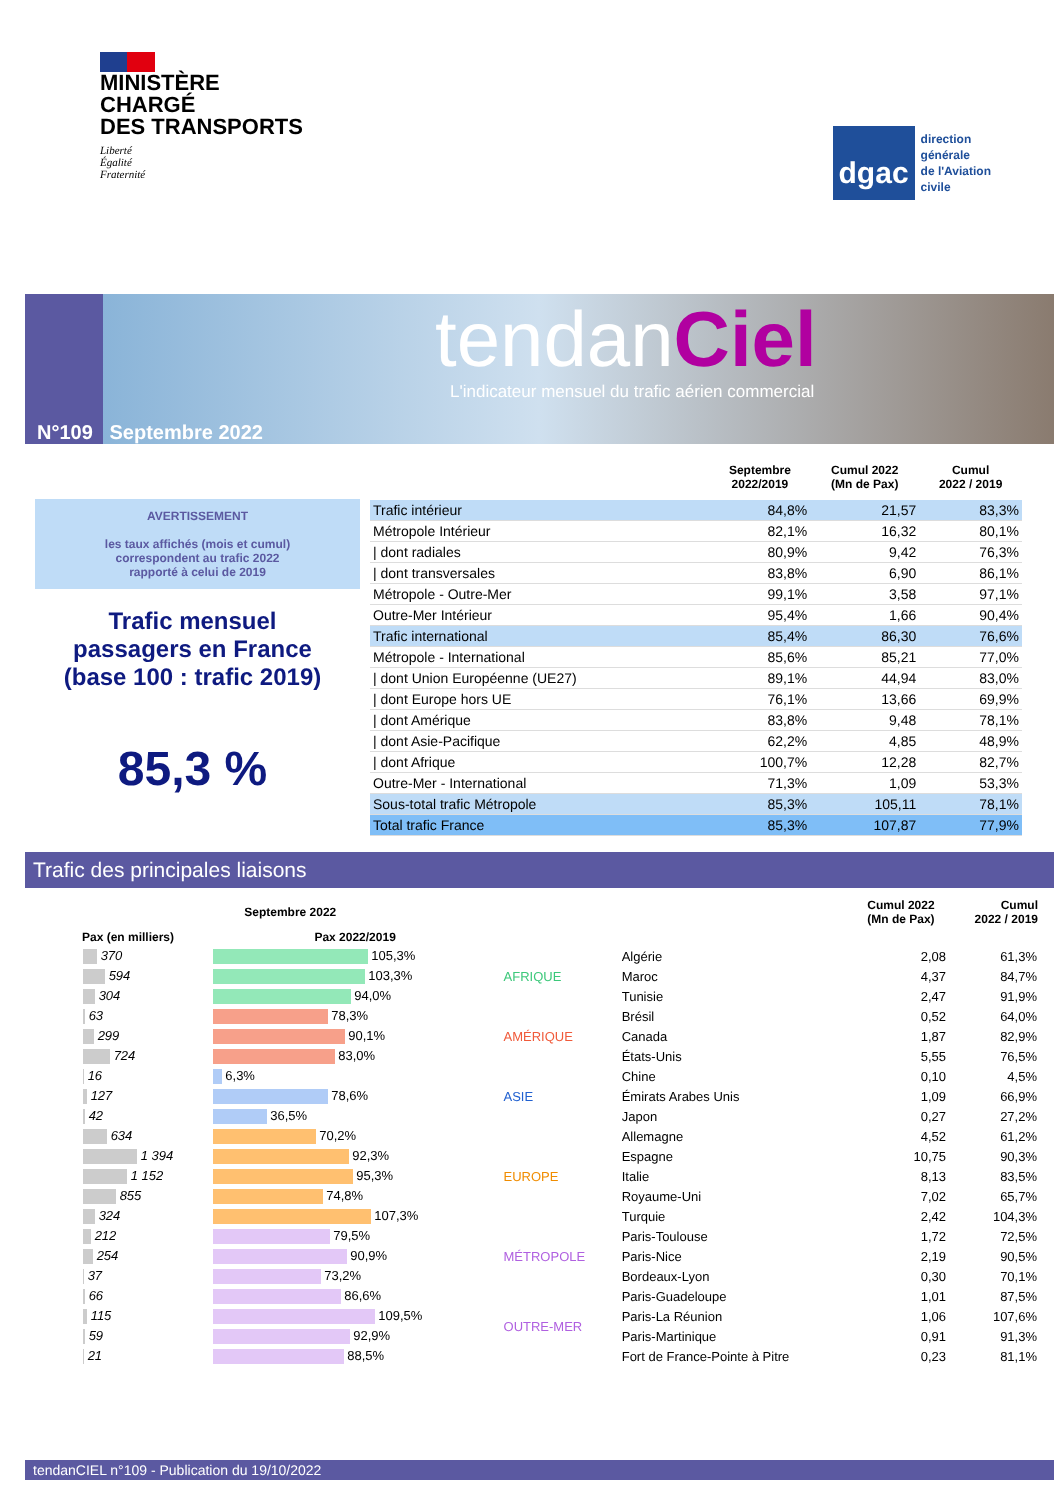MINISTÈRE
CHARGÉ
DES TRANSPORTS
Liberté
Égalité
Fraternité
dgac
direction
générale
de l'Aviation
civile
tendanCiel
L'indicateur mensuel du trafic aérien commercial
N°109 Septembre 2022
AVERTISSEMENT
les taux affichés (mois et cumul)
correspondent au trafic 2022
rapporté à celui de 2019
Trafic mensuel
passagers en France
(base 100 : trafic 2019)
85,3 %
| | Septembre 2022/2019 | Cumul 2022 (Mn de Pax) | Cumul 2022 / 2019 |
| --- | --- | --- | --- |
| Trafic intérieur | 84,8% | 21,57 | 83,3% |
| Métropole Intérieur | 82,1% | 16,32 | 80,1% |
| / dont radiales | 80,9% | 9,42 | 76,3% |
| / dont transversales | 83,8% | 6,90 | 86,1% |
| Métropole - Outre-Mer | 99,1% | 3,58 | 97,1% |
| Outre-Mer Intérieur | 95,4% | 1,66 | 90,4% |
| Trafic international | 85,4% | 86,30 | 76,6% |
| Métropole - International | 85,6% | 85,21 | 77,0% |
| / dont Union Européenne (UE27) | 89,1% | 44,94 | 83,0% |
| / dont Europe hors UE | 76,1% | 13,66 | 69,9% |
| / dont Amérique | 83,8% | 9,48 | 78,1% |
| / dont Asie-Pacifique | 62,2% | 4,85 | 48,9% |
| / dont Afrique | 100,7% | 12,28 | 82,7% |
| Outre-Mer - International | 71,3% | 1,09 | 53,3% |
| Sous-total trafic Métropole | 85,3% | 105,11 | 78,1% |
| Total trafic France | 85,3% | 107,87 | 77,9% |
Trafic des principales liaisons
| Septembre 2022 | | | | Cumul 2022 (Mn de Pax) | Cumul 2022 / 2019 |
| --- | --- | --- | --- | --- | --- |
| Pax (en milliers) | Pax 2022/2019 | | | | |
| 370 | 105,3% | AFRIQUE | Algérie | 2,08 | 61,3% |
| 594 | 103,3% | | Maroc | 4,37 | 84,7% |
| 304 | 94,0% | | Tunisie | 2,47 | 91,9% |
| 63 | 78,3% | AMÉRIQUE | Brésil | 0,52 | 64,0% |
| 299 | 90,1% | | Canada | 1,87 | 82,9% |
| 724 | 83,0% | | États-Unis | 5,55 | 76,5% |
| 16 | 6,3% | ASIE | Chine | 0,10 | 4,5% |
| 127 | 78,6% | | Émirats Arabes Unis | 1,09 | 66,9% |
| 42 | 36,5% | | Japon | 0,27 | 27,2% |
| 634 | 70,2% | EUROPE | Allemagne | 4,52 | 61,2% |
| 1 394 | 92,3% | | Espagne | 10,75 | 90,3% |
| 1 152 | 95,3% | | Italie | 8,13 | 83,5% |
| 855 | 74,8% | | Royaume-Uni | 7,02 | 65,7% |
| 324 | 107,3% | | Turquie | 2,42 | 104,3% |
| 212 | 79,5% | MÉTROPOLE | Paris-Toulouse | 1,72 | 72,5% |
| 254 | 90,9% | | Paris-Nice | 2,19 | 90,5% |
| 37 | 73,2% | | Bordeaux-Lyon | 0,30 | 70,1% |
| 66 | 86,6% | OUTRE-MER | Paris-Guadeloupe | 1,01 | 87,5% |
| 115 | 109,5% | | Paris-La Réunion | 1,06 | 107,6% |
| 59 | 92,9% | | Paris-Martinique | 0,91 | 91,3% |
| 21 | 88,5% | | Fort de France-Pointe à Pitre | 0,23 | 81,1% |
tendanCIEL n°109 - Publication du 19/10/2022